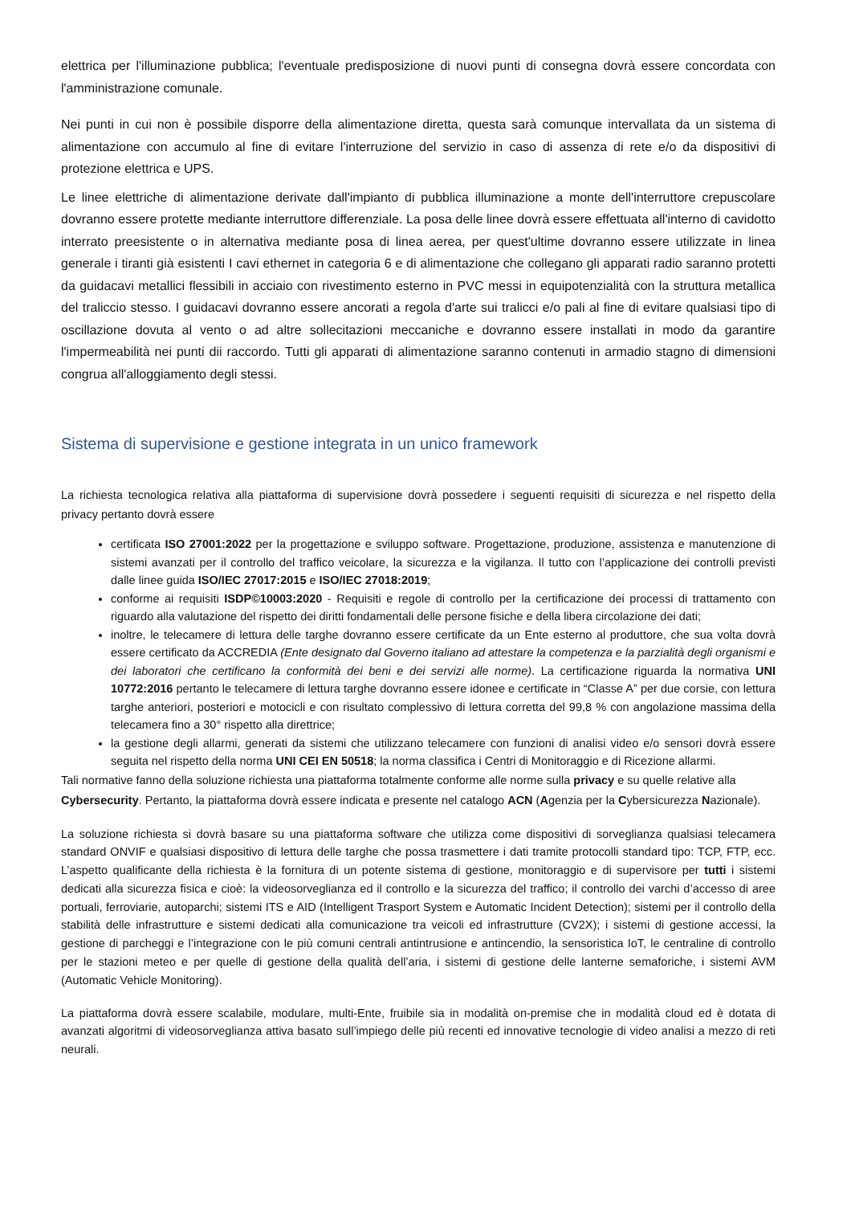elettrica per l'illuminazione pubblica; l'eventuale predisposizione di nuovi punti di consegna dovrà essere concordata con l'amministrazione comunale.
Nei punti in cui non è possibile disporre della alimentazione diretta, questa sarà comunque intervallata da un sistema di alimentazione con accumulo al fine di evitare l'interruzione del servizio in caso di assenza di rete e/o da dispositivi di protezione elettrica e UPS.
Le linee elettriche di alimentazione derivate dall'impianto di pubblica illuminazione a monte dell'interruttore crepuscolare dovranno essere protette mediante interruttore differenziale. La posa delle linee dovrà essere effettuata all'interno di cavidotto interrato preesistente o in alternativa mediante posa di linea aerea, per quest'ultime dovranno essere utilizzate in linea generale i tiranti già esistenti I cavi ethernet in categoria 6 e di alimentazione che collegano gli apparati radio saranno protetti da guidacavi metallici flessibili in acciaio con rivestimento esterno in PVC messi in equipotenzialità con la struttura metallica del traliccio stesso. I guidacavi dovranno essere ancorati a regola d'arte sui tralicci e/o pali al fine di evitare qualsiasi tipo di oscillazione dovuta al vento o ad altre sollecitazioni meccaniche e dovranno essere installati in modo da garantire l'impermeabilità nei punti dii raccordo. Tutti gli apparati di alimentazione saranno contenuti in armadio stagno di dimensioni congrua all'alloggiamento degli stessi.
Sistema di supervisione e gestione integrata in un unico framework
La richiesta tecnologica relativa alla piattaforma di supervisione dovrà possedere i seguenti requisiti di sicurezza e nel rispetto della privacy pertanto dovrà essere
certificata ISO 27001:2022 per la progettazione e sviluppo software. Progettazione, produzione, assistenza e manutenzione di sistemi avanzati per il controllo del traffico veicolare, la sicurezza e la vigilanza. Il tutto con l’applicazione dei controlli previsti dalle linee guida ISO/IEC 27017:2015 e ISO/IEC 27018:2019;
conforme ai requisiti ISDP©10003:2020 - Requisiti e regole di controllo per la certificazione dei processi di trattamento con riguardo alla valutazione del rispetto dei diritti fondamentali delle persone fisiche e della libera circolazione dei dati;
inoltre, le telecamere di lettura delle targhe dovranno essere certificate da un Ente esterno al produttore, che sua volta dovrà essere certificato da ACCREDIA (Ente designato dal Governo italiano ad attestare la competenza e la parzialità degli organismi e dei laboratori che certificano la conformità dei beni e dei servizi alle norme). La certificazione riguarda la normativa UNI 10772:2016 pertanto le telecamere di lettura targhe dovranno essere idonee e certificate in “Classe A” per due corsie, con lettura targhe anteriori, posteriori e motocicli e con risultato complessivo di lettura corretta del 99,8 % con angolazione massima della telecamera fino a 30° rispetto alla direttrice;
la gestione degli allarmi, generati da sistemi che utilizzano telecamere con funzioni di analisi video e/o sensori dovrà essere seguita nel rispetto della norma UNI CEI EN 50518; la norma classifica i Centri di Monitoraggio e di Ricezione allarmi.
Tali normative fanno della soluzione richiesta una piattaforma totalmente conforme alle norme sulla privacy e su quelle relative alla Cybersecurity. Pertanto, la piattaforma dovrà essere indicata e presente nel catalogo ACN (Agenzia per la Cybersicurezza Nazionale).
La soluzione richiesta si dovrà basare su una piattaforma software che utilizza come dispositivi di sorveglianza qualsiasi telecamera standard ONVIF e qualsiasi dispositivo di lettura delle targhe che possa trasmettere i dati tramite protocolli standard tipo: TCP, FTP, ecc. L’aspetto qualificante della richiesta è la fornitura di un potente sistema di gestione, monitoraggio e di supervisore per tutti i sistemi dedicati alla sicurezza fisica e cioè: la videosorveglianza ed il controllo e la sicurezza del traffico; il controllo dei varchi d’accesso di aree portuali, ferroviarie, autoparchi; sistemi ITS e AID (Intelligent Trasport System e Automatic Incident Detection); sistemi per il controllo della stabilità delle infrastrutture e sistemi dedicati alla comunicazione tra veicoli ed infrastrutture (CV2X); i sistemi di gestione accessi, la gestione di parcheggi e l’integrazione con le più comuni centrali antintrusione e antincendio, la sensoristica IoT, le centraline di controllo per le stazioni meteo e per quelle di gestione della qualità dell’aria, i sistemi di gestione delle lanterne semaforiche, i sistemi AVM (Automatic Vehicle Monitoring).
La piattaforma dovrà essere scalabile, modulare, multi-Ente, fruibile sia in modalità on-premise che in modalità cloud ed è dotata di avanzati algoritmi di videosorveglianza attiva basato sull’impiego delle più recenti ed innovative tecnologie di video analisi a mezzo di reti neurali.